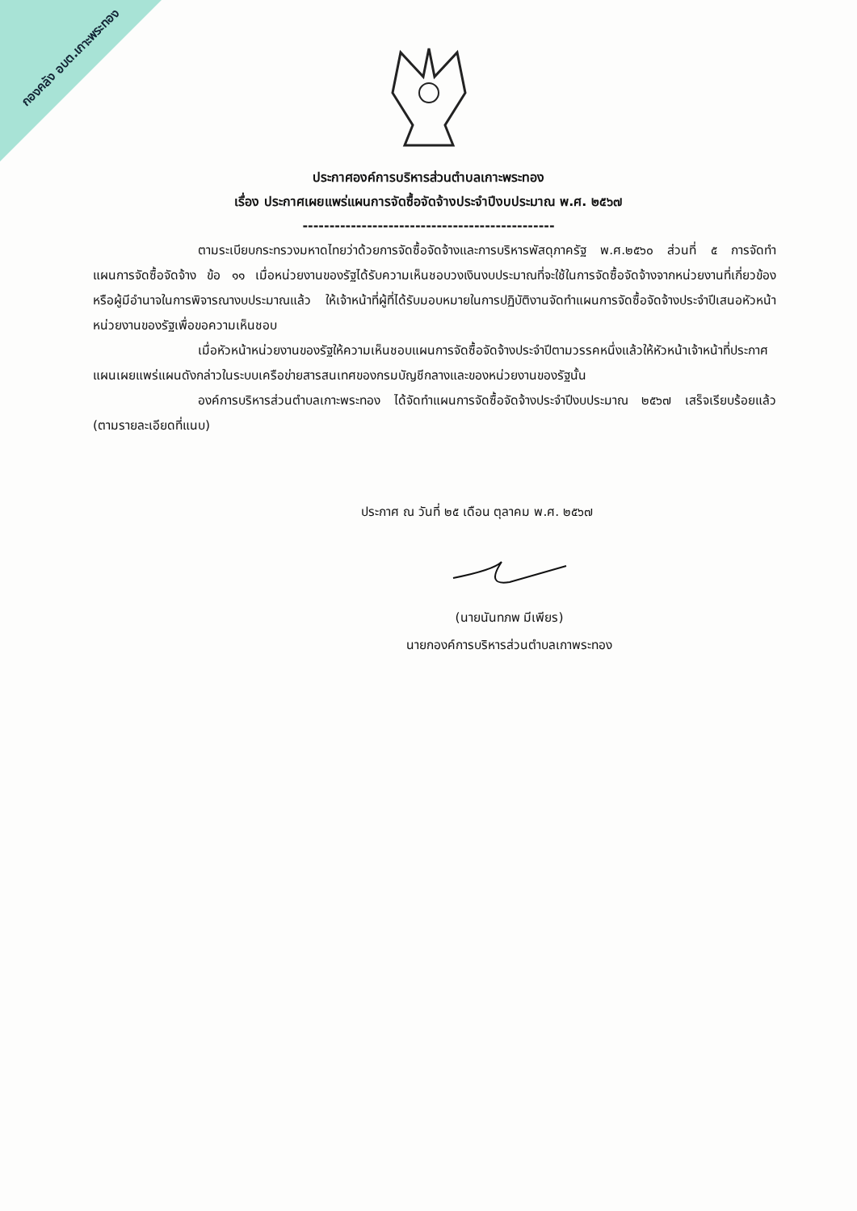กองคลัง อบต.เกาะพระทอง
ประกาศองค์การบริหารส่วนตำบลเกาะพระทอง
เรื่อง ประกาศเผยแพร่แผนการจัดซื้อจัดจ้างประจำปีงบประมาณ พ.ศ. ๒๕๖๗
-----------------------------------------------
ตามระเบียบกระทรวงมหาดไทยว่าด้วยการจัดซื้อจัดจ้างและการบริหารพัสดุภาครัฐ พ.ศ.๒๕๖๐ ส่วนที่ ๕ การจัดทำแผนการจัดซื้อจัดจ้าง ข้อ ๑๑ เมื่อหน่วยงานของรัฐได้รับความเห็นชอบวงเงินงบประมาณที่จะใช้ในการจัดซื้อจัดจ้างจากหน่วยงานที่เกี่ยวข้องหรือผู้มีอำนาจในการพิจารณางบประมาณแล้ว ให้เจ้าหน้าที่ผู้ที่ได้รับมอบหมายในการปฏิบัติงานจัดทำแผนการจัดซื้อจัดจ้างประจำปีเสนอหัวหน้าหน่วยงานของรัฐเพื่อขอความเห็นชอบ
เมื่อหัวหน้าหน่วยงานของรัฐให้ความเห็นชอบแผนการจัดซื้อจัดจ้างประจำปีตามวรรคหนึ่งแล้วให้หัวหน้าเจ้าหน้าที่ประกาศแผนเผยแพร่แผนดังกล่าวในระบบเครือข่ายสารสนเทศของกรมบัญชีกลางและของหน่วยงานของรัฐนั้น
องค์การบริหารส่วนตำบลเกาะพระทอง ได้จัดทำแผนการจัดซื้อจัดจ้างประจำปีงบประมาณ ๒๕๖๗ เสร็จเรียบร้อยแล้ว (ตามรายละเอียดที่แนบ)
ประกาศ ณ วันที่ ๒๕ เดือน ตุลาคม พ.ศ. ๒๕๖๗
(นายนันทภพ มีเพียร)
นายกองค์การบริหารส่วนตำบลเกาพระทอง